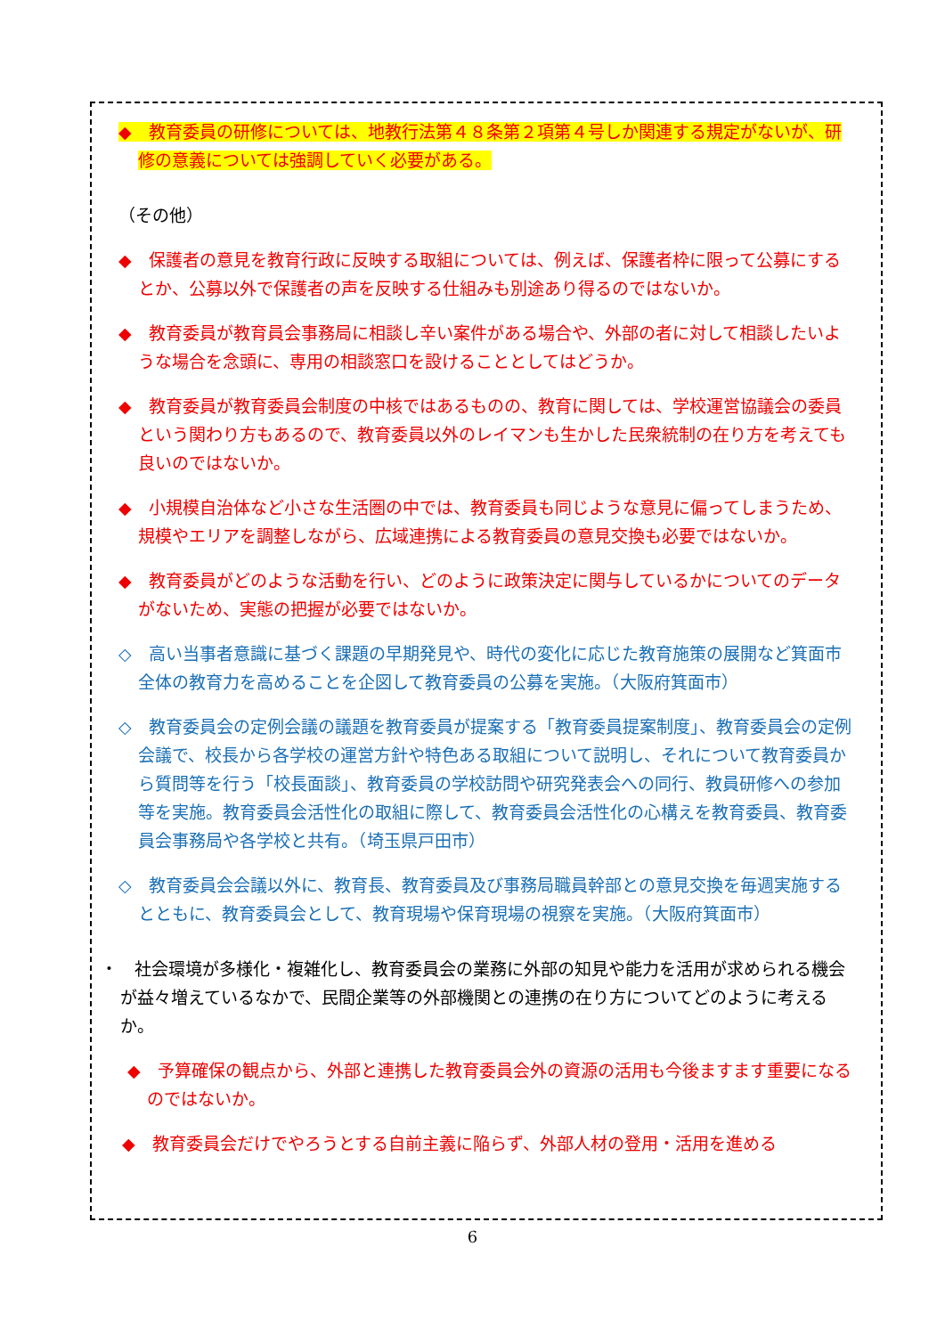◆　教育委員の研修については、地教行法第４８条第２項第４号しか関連する規定がないが、研修の意義については強調していく必要がある。
（その他）
◆　保護者の意見を教育行政に反映する取組については、例えば、保護者枠に限って公募にするとか、公募以外で保護者の声を反映する仕組みも別途あり得るのではないか。
◆　教育委員が教育員会事務局に相談し辛い案件がある場合や、外部の者に対して相談したいような場合を念頭に、専用の相談窓口を設けることとしてはどうか。
◆　教育委員が教育委員会制度の中核ではあるものの、教育に関しては、学校運営協議会の委員という関わり方もあるので、教育委員以外のレイマンも生かした民衆統制の在り方を考えても良いのではないか。
◆　小規模自治体など小さな生活圏の中では、教育委員も同じような意見に偏ってしまうため、規模やエリアを調整しながら、広域連携による教育委員の意見交換も必要ではないか。
◆　教育委員がどのような活動を行い、どのように政策決定に関与しているかについてのデータがないため、実態の把握が必要ではないか。
◇　高い当事者意識に基づく課題の早期発見や、時代の変化に応じた教育施策の展開など箕面市全体の教育力を高めることを企図して教育委員の公募を実施。（大阪府箕面市）
◇　教育委員会の定例会議の議題を教育委員が提案する「教育委員提案制度」、教育委員会の定例会議で、校長から各学校の運営方針や特色ある取組について説明し、それについて教育委員から質問等を行う「校長面談」、教育委員の学校訪問や研究発表会への同行、教員研修への参加等を実施。教育委員会活性化の取組に際して、教育委員会活性化の心構えを教育委員、教育委員会事務局や各学校と共有。（埼玉県戸田市）
◇　教育委員会会議以外に、教育長、教育委員及び事務局職員幹部との意見交換を毎週実施するとともに、教育委員会として、教育現場や保育現場の視察を実施。（大阪府箕面市）
・　社会環境が多様化・複雑化し、教育委員会の業務に外部の知見や能力を活用が求められる機会が益々増えているなかで、民間企業等の外部機関との連携の在り方についてどのように考えるか。
◆　予算確保の観点から、外部と連携した教育委員会外の資源の活用も今後ますます重要になるのではないか。
◆　教育委員会だけでやろうとする自前主義に陥らず、外部人材の登用・活用を進める
6